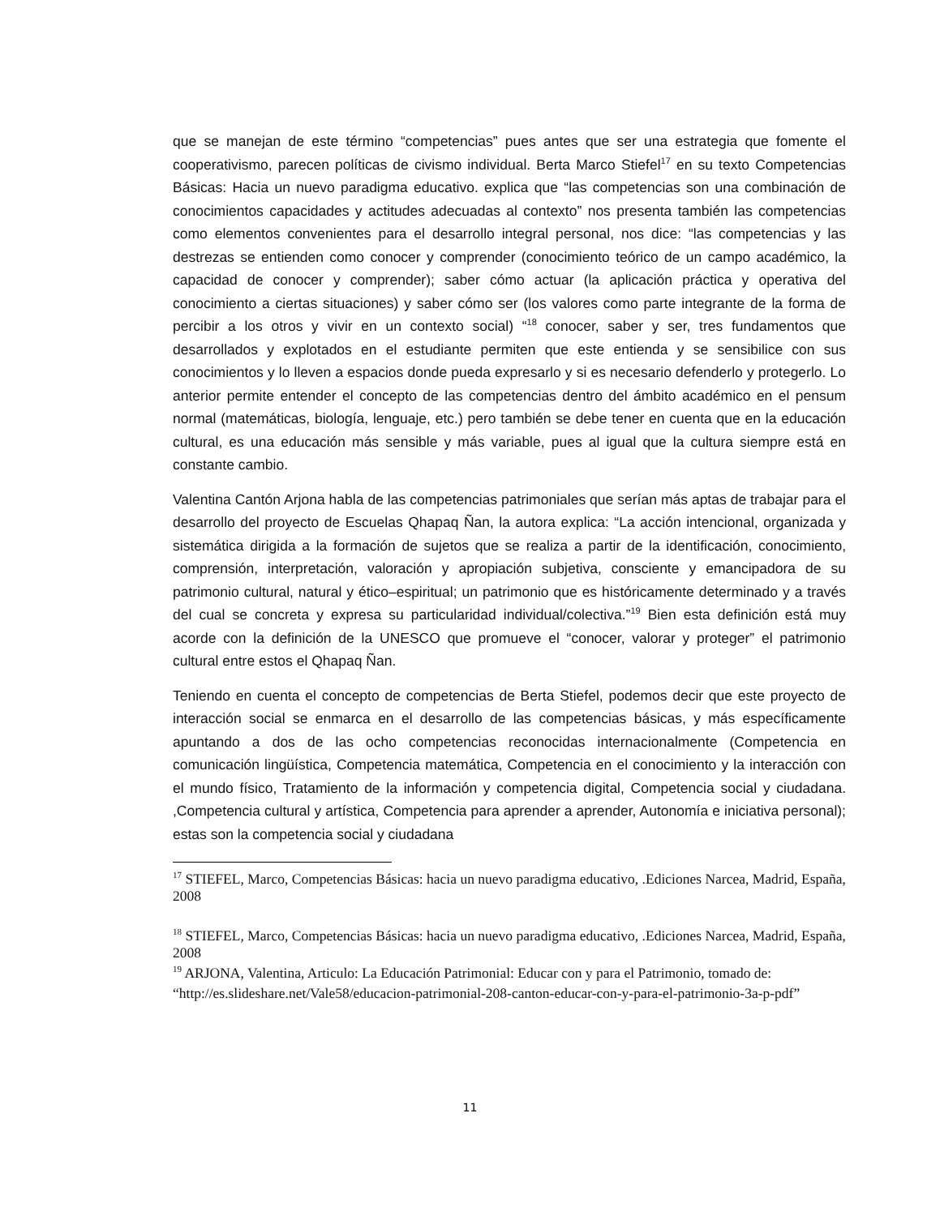que se manejan de este término “competencias” pues antes que ser una estrategia que fomente el cooperativismo, parecen políticas de civismo individual. Berta Marco Stiefel<sup>17</sup> en su texto Competencias Básicas: Hacia un nuevo paradigma educativo. explica que “las competencias son una combinación de conocimientos capacidades y actitudes adecuadas al contexto” nos presenta también las competencias como elementos convenientes para el desarrollo integral personal, nos dice: “las competencias y las destrezas se entienden como conocer y comprender (conocimiento teórico de un campo académico, la capacidad de conocer y comprender); saber cómo actuar (la aplicación práctica y operativa del conocimiento a ciertas situaciones) y saber cómo ser (los valores como parte integrante de la forma de percibir a los otros y vivir en un contexto social) “<sup>18</sup> conocer, saber y ser, tres fundamentos que desarrollados y explotados en el estudiante permiten que este entienda y se sensibilice con sus conocimientos y lo lleven a espacios donde pueda expresarlo y si es necesario defenderlo y protegerlo. Lo anterior permite entender el concepto de las competencias dentro del ámbito académico en el pensum normal (matemáticas, biología, lenguaje, etc.) pero también se debe tener en cuenta que en la educación cultural, es una educación más sensible y más variable, pues al igual que la cultura siempre está en constante cambio.
Valentina Cantón Arjona habla de las competencias patrimoniales que serían más aptas de trabajar para el desarrollo del proyecto de Escuelas Qhapaq Ñan, la autora explica: “La acción intencional, organizada y sistemática dirigida a la formación de sujetos que se realiza a partir de la identificación, conocimiento, comprensión, interpretación, valoración y apropiación subjetiva, consciente y emancipadora de su patrimonio cultural, natural y ético–espiritual; un patrimonio que es históricamente determinado y a través del cual se concreta y expresa su particularidad individual/colectiva.”<sup>19</sup> Bien esta definición está muy acorde con la definición de la UNESCO que promueve el “conocer, valorar y proteger” el patrimonio cultural entre estos el Qhapaq Ñan.
Teniendo en cuenta el concepto de competencias de Berta Stiefel, podemos decir que este proyecto de interacción social se enmarca en el desarrollo de las competencias básicas, y más específicamente apuntando a dos de las ocho competencias reconocidas internacionalmente (Competencia en comunicación lingüística, Competencia matemática, Competencia en el conocimiento y la interacción con el mundo físico, Tratamiento de la información y competencia digital, Competencia social y ciudadana. ,Competencia cultural y artística, Competencia para aprender a aprender, Autonomía e iniciativa personal); estas son la competencia social y ciudadana
<sup>17</sup> STIEFEL, Marco, Competencias Básicas: hacia un nuevo paradigma educativo, .Ediciones Narcea, Madrid, España, 2008
<sup>18</sup> STIEFEL, Marco, Competencias Básicas: hacia un nuevo paradigma educativo, .Ediciones Narcea, Madrid, España, 2008
<sup>19</sup> ARJONA, Valentina, Articulo: La Educación Patrimonial: Educar con y para el Patrimonio, tomado de:
“http://es.slideshare.net/Vale58/educacion-patrimonial-208-canton-educar-con-y-para-el-patrimonio-3a-p-pdf”
11